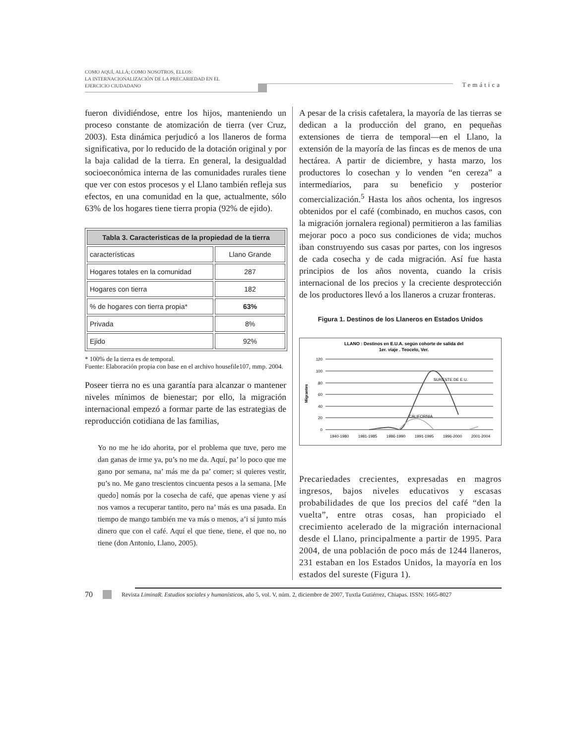COMO AQUÍ, ALLÁ; COMO NOSOTROS, ELLOS:
LA INTERNACIONALIZACIÓN DE LA PRECARIEDAD EN EL
EJERCICIO CIUDADANO
Temática
fueron dividiéndose, entre los hijos, manteniendo un proceso constante de atomización de tierra (ver Cruz, 2003). Esta dinámica perjudicó a los llaneros de forma significativa, por lo reducido de la dotación original y por la baja calidad de la tierra. En general, la desigualdad socioeconómica interna de las comunidades rurales tiene que ver con estos procesos y el Llano también refleja sus efectos, en una comunidad en la que, actualmente, sólo 63% de los hogares tiene tierra propia (92% de ejido).
| Tabla 3. Caracteristicas de la propiedad de la tierra | |
| --- | --- |
| características | Llano Grande |
| Hogares totales en la comunidad | 287 |
| Hogares con tierra | 182 |
| % de hogares con tierra propia* | 63% |
| Privada | 8% |
| Ejido | 92% |
* 100% de la tierra es de temporal.
Fuente: Elaboración propia con base en el archivo housefile107, mmp. 2004.
Poseer tierra no es una garantía para alcanzar o mantener niveles mínimos de bienestar; por ello, la migración internacional empezó a formar parte de las estrategias de reproducción cotidiana de las familias,
Yo no me he ido ahorita, por el problema que tuve, pero me dan ganas de irme ya, pu’s no me da. Aquí, pa’ lo poco que me gano por semana, na’ más me da pa’ comer; si quieres vestir, pu’s no. Me gano trescientos cincuenta pesos a la semana. [Me quedo] nomás por la cosecha de café, que apenas viene y así nos vamos a recuperar tantito, pero na’ más es una pasada. En tiempo de mango también me va más o menos, a’i sí junto más dinero que con el café. Aquí el que tiene, tiene, el que no, no tiene (don Antonio, Llano, 2005).
A pesar de la crisis cafetalera, la mayoría de las tierras se dedican a la producción del grano, en pequeñas extensiones de tierra de temporal—en el Llano, la extensión de la mayoría de las fincas es de menos de una hectárea. A partir de diciembre, y hasta marzo, los productores lo cosechan y lo venden “en cereza” a intermediarios, para su beneficio y posterior comercialización.<sup>5</sup> Hasta los años ochenta, los ingresos obtenidos por el café (combinado, en muchos casos, con la migración jornalera regional) permitieron a las familias mejorar poco a poco sus condiciones de vida; muchos iban construyendo sus casas por partes, con los ingresos de cada cosecha y de cada migración. Así fue hasta principios de los años noventa, cuando la crisis internacional de los precios y la creciente desprotección de los productores llevó a los llaneros a cruzar fronteras.
Figura 1. Destinos de los Llaneros en Estados Unidos
LLANO : Destinos en E.U.A. según cohorte de salida del
1er. viaje . Teocelo, Ver.
Migrantes
120
100
80
60
40
20
0
SURESTE DE E.U.
CALIFORNIA
1940-1980
1981-1985
1986-1990
1991-1995
1996-2000
2001-2004
Precariedades crecientes, expresadas en magros ingresos, bajos niveles educativos y escasas probabilidades de que los precios del café “den la vuelta”, entre otras cosas, han propiciado el crecimiento acelerado de la migración internacional desde el Llano, principalmente a partir de 1995. Para 2004, de una población de poco más de 1244 llaneros, 231 estaban en los Estados Unidos, la mayoría en los estados del sureste (Figura 1).
70 Revista LiminaR. Estudios sociales y humanísticos, año 5, vol. V, núm. 2, diciembre de 2007, Tuxtla Gutiérrez, Chiapas. ISSN: 1665-8027